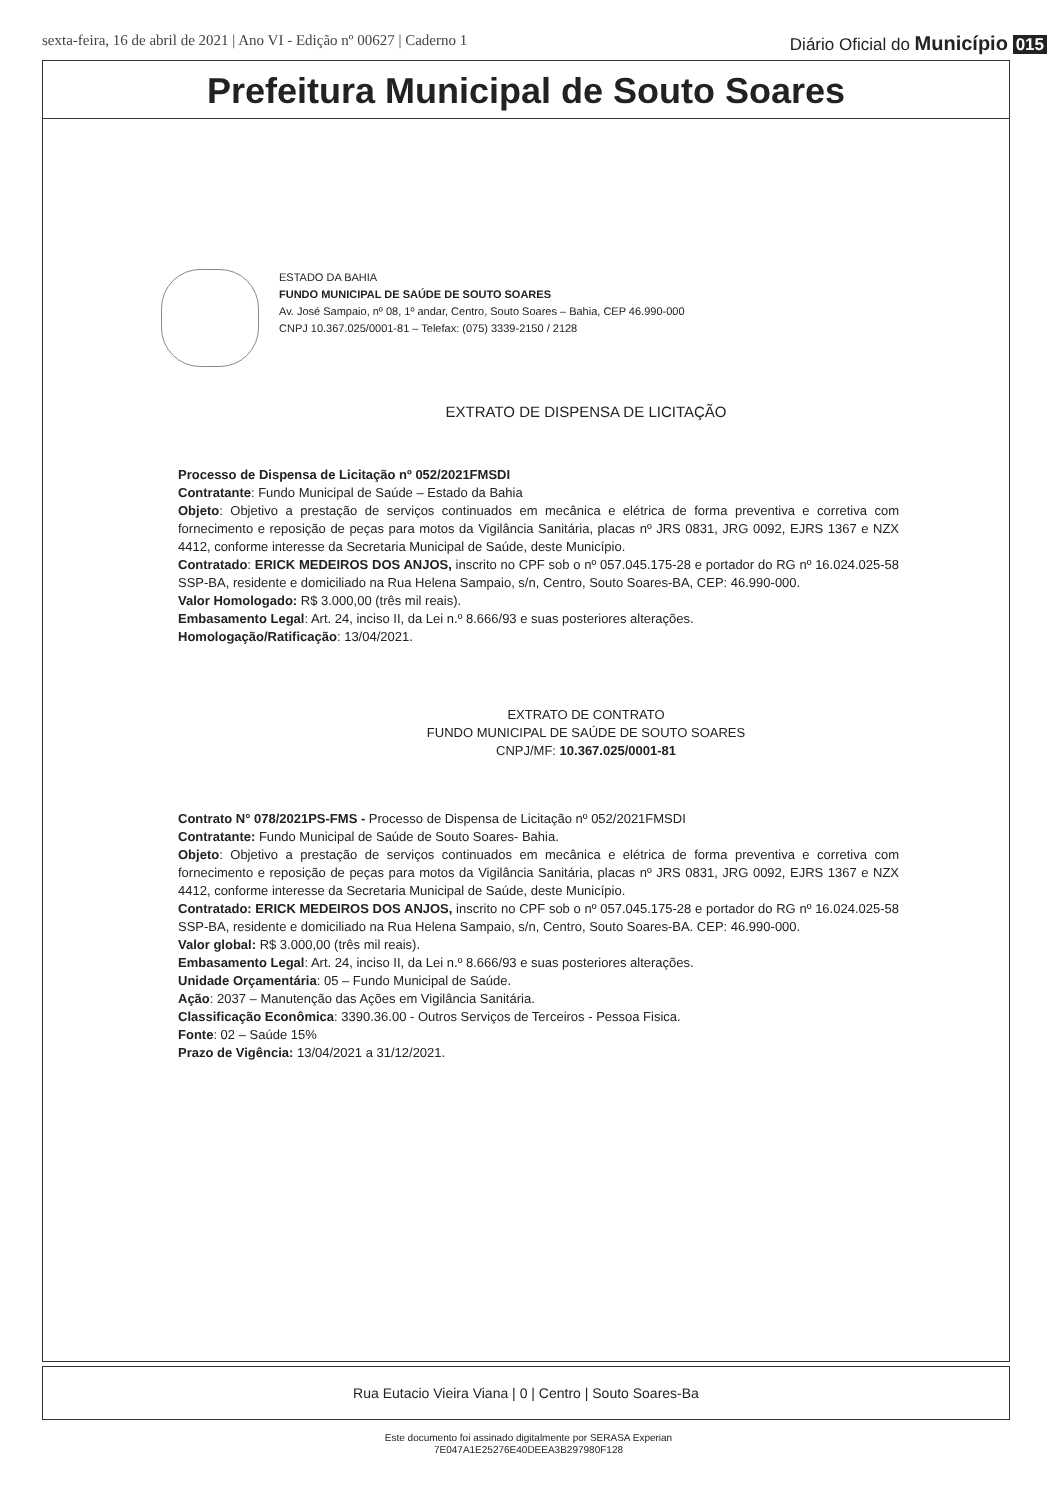sexta-feira, 16 de abril de 2021 | Ano VI - Edição nº 00627 | Caderno 1 Diário Oficial do Município 015
Prefeitura Municipal de Souto Soares
ESTADO DA BAHIA
FUNDO MUNICIPAL DE SAÚDE DE SOUTO SOARES
Av. José Sampaio, nº 08, 1º andar, Centro, Souto Soares – Bahia, CEP 46.990-000
CNPJ 10.367.025/0001-81 – Telefax: (075) 3339-2150 / 2128
EXTRATO DE DISPENSA DE LICITAÇÃO
Processo de Dispensa de Licitação nº 052/2021FMSDI
Contratante: Fundo Municipal de Saúde – Estado da Bahia
Objeto: Objetivo a prestação de serviços continuados em mecânica e elétrica de forma preventiva e corretiva com fornecimento e reposição de peças para motos da Vigilância Sanitária, placas nº JRS 0831, JRG 0092, EJRS 1367 e NZX 4412, conforme interesse da Secretaria Municipal de Saúde, deste Município.
Contratado: ERICK MEDEIROS DOS ANJOS, inscrito no CPF sob o nº 057.045.175-28 e portador do RG nº 16.024.025-58 SSP-BA, residente e domiciliado na Rua Helena Sampaio, s/n, Centro, Souto Soares-BA, CEP: 46.990-000.
Valor Homologado: R$ 3.000,00 (três mil reais).
Embasamento Legal: Art. 24, inciso II, da Lei n.º 8.666/93 e suas posteriores alterações.
Homologação/Ratificação: 13/04/2021.
EXTRATO DE CONTRATO
FUNDO MUNICIPAL DE SAÚDE DE SOUTO SOARES
CNPJ/MF: 10.367.025/0001-81
Contrato N° 078/2021PS-FMS - Processo de Dispensa de Licitação nº 052/2021FMSDI
Contratante: Fundo Municipal de Saúde de Souto Soares- Bahia.
Objeto: Objetivo a prestação de serviços continuados em mecânica e elétrica de forma preventiva e corretiva com fornecimento e reposição de peças para motos da Vigilância Sanitária, placas nº JRS 0831, JRG 0092, EJRS 1367 e NZX 4412, conforme interesse da Secretaria Municipal de Saúde, deste Município.
Contratado: ERICK MEDEIROS DOS ANJOS, inscrito no CPF sob o nº 057.045.175-28 e portador do RG nº 16.024.025-58 SSP-BA, residente e domiciliado na Rua Helena Sampaio, s/n, Centro, Souto Soares-BA. CEP: 46.990-000.
Valor global: R$ 3.000,00 (três mil reais).
Embasamento Legal: Art. 24, inciso II, da Lei n.º 8.666/93 e suas posteriores alterações.
Unidade Orçamentária: 05 – Fundo Municipal de Saúde.
Ação: 2037 – Manutenção das Ações em Vigilância Sanitária.
Classificação Econômica: 3390.36.00 - Outros Serviços de Terceiros - Pessoa Fisica.
Fonte: 02 – Saúde 15%
Prazo de Vigência: 13/04/2021 a 31/12/2021.
Rua Eutacio Vieira Viana | 0 | Centro | Souto Soares-Ba
Este documento foi assinado digitalmente por SERASA Experian
7E047A1E25276E40DEEA3B297980F128